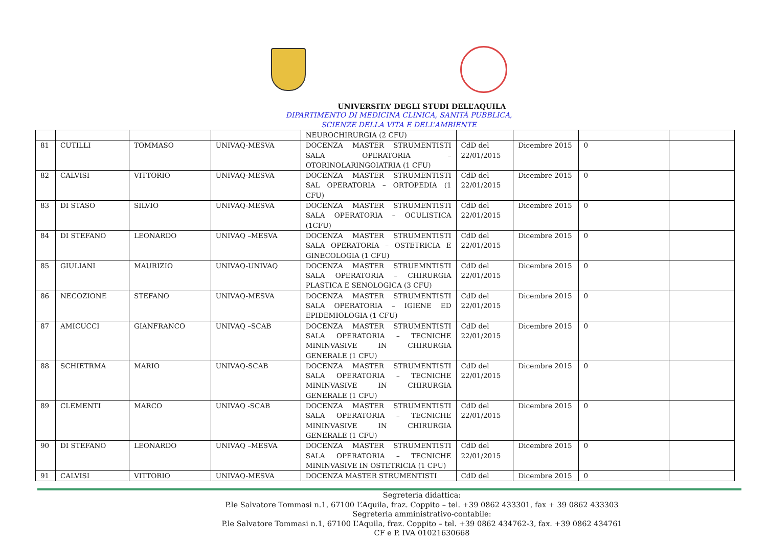UNIVERSITA’ DEGLI STUDI DELL’AQUILA
DIPARTIMENTO DI MEDICINA CLINICA, SANITÀ PUBBLICA,
SCIENZE DELLA VITA E DELL’AMBIENTE
| | | | | NEUROCHIRURGIA (2 CFU) | | | | |
| 81 | CUTILLI | TOMMASO | UNIVAQ-MESVA | DOCENZA MASTER STRUMENTISTI SALA OPERATORIA – OTORINOLARINGOIATRIA (1 CFU) | CdD del 22/01/2015 | Dicembre 2015 | 0 | |
| 82 | CALVISI | VITTORIO | UNIVAQ-MESVA | DOCENZA MASTER STRUMENTISTI SAL OPERATORIA – ORTOPEDIA (1 CFU) | CdD del 22/01/2015 | Dicembre 2015 | 0 | |
| 83 | DI STASO | SILVIO | UNIVAQ-MESVA | DOCENZA MASTER STRUMENTISTI SALA OPERATORIA – OCULISTICA (1CFU) | CdD del 22/01/2015 | Dicembre 2015 | 0 | |
| 84 | DI STEFANO | LEONARDO | UNIVAQ –MESVA | DOCENZA MASTER STRUMENTISTI SALA OPERATORIA – OSTETRICIA E GINECOLOGIA (1 CFU) | CdD del 22/01/2015 | Dicembre 2015 | 0 | |
| 85 | GIULIANI | MAURIZIO | UNIVAQ-UNIVAQ | DOCENZA MASTER STRUEMNTISTI SALA OPERATORIA – CHIRURGIA PLASTICA E SENOLOGICA (3 CFU) | CdD del 22/01/2015 | Dicembre 2015 | 0 | |
| 86 | NECOZIONE | STEFANO | UNIVAQ-MESVA | DOCENZA MASTER STRUMENTISTI SALA OPERATORIA – IGIENE ED EPIDEMIOLOGIA (1 CFU) | CdD del 22/01/2015 | Dicembre 2015 | 0 | |
| 87 | AMICUCCI | GIANFRANCO | UNIVAQ –SCAB | DOCENZA MASTER STRUMENTISTI SALA OPERATORIA – TECNICHE MININVASIVE IN CHIRURGIA GENERALE (1 CFU) | CdD del 22/01/2015 | Dicembre 2015 | 0 | |
| 88 | SCHIETRMA | MARIO | UNIVAQ-SCAB | DOCENZA MASTER STRUMENTISTI SALA OPERATORIA – TECNICHE MININVASIVE IN CHIRURGIA GENERALE (1 CFU) | CdD del 22/01/2015 | Dicembre 2015 | 0 | |
| 89 | CLEMENTI | MARCO | UNIVAQ -SCAB | DOCENZA MASTER STRUMENTISTI SALA OPERATORIA – TECNICHE MININVASIVE IN CHIRURGIA GENERALE (1 CFU) | CdD del 22/01/2015 | Dicembre 2015 | 0 | |
| 90 | DI STEFANO | LEONARDO | UNIVAQ –MESVA | DOCENZA MASTER STRUMENTISTI SALA OPERATORIA – TECNICHE MININVASIVE IN OSTETRICIA (1 CFU) | CdD del 22/01/2015 | Dicembre 2015 | 0 | |
| 91 | CALVISI | VITTORIO | UNIVAQ-MESVA | DOCENZA MASTER STRUMENTISTI | CdD del | Dicembre 2015 | 0 | |
Segreteria didattica:
P.le Salvatore Tommasi n.1, 67100 L’Aquila, fraz. Coppito – tel. +39 0862 433301, fax + 39 0862 433303
Segreteria amministrativo-contabile:
P.le Salvatore Tommasi n.1, 67100 L’Aquila, fraz. Coppito – tel. +39 0862 434762-3, fax. +39 0862 434761
CF e P. IVA 01021630668